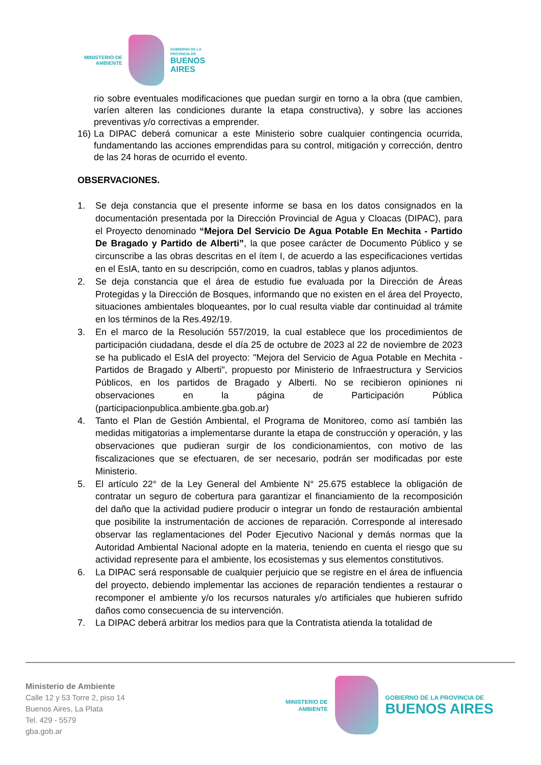MINISTERIO DE
AMBIENTE
GOBIERNO DE LA
PROVINCIA DE
BUENOS
AIRES
rio sobre eventuales modificaciones que puedan surgir en torno a la obra (que cambien, varíen alteren las condiciones durante la etapa constructiva), y sobre las acciones preventivas y/o correctivas a emprender.
16) La DIPAC deberá comunicar a este Ministerio sobre cualquier contingencia ocurrida, fundamentando las acciones emprendidas para su control, mitigación y corrección, dentro de las 24 horas de ocurrido el evento.
OBSERVACIONES.
1. Se deja constancia que el presente informe se basa en los datos consignados en la documentación presentada por la Dirección Provincial de Agua y Cloacas (DIPAC), para el Proyecto denominado “Mejora Del Servicio De Agua Potable En Mechita - Partido De Bragado y Partido de Alberti”, la que posee carácter de Documento Público y se circunscribe a las obras descritas en el ítem I, de acuerdo a las especificaciones vertidas en el EsIA, tanto en su descripción, como en cuadros, tablas y planos adjuntos.
2. Se deja constancia que el área de estudio fue evaluada por la Dirección de Áreas Protegidas y la Dirección de Bosques, informando que no existen en el área del Proyecto, situaciones ambientales bloqueantes, por lo cual resulta viable dar continuidad al trámite en los términos de la Res.492/19.
3. En el marco de la Resolución 557/2019, la cual establece que los procedimientos de participación ciudadana, desde el día 25 de octubre de 2023 al 22 de noviembre de 2023 se ha publicado el EsIA del proyecto: "Mejora del Servicio de Agua Potable en Mechita - Partidos de Bragado y Alberti", propuesto por Ministerio de Infraestructura y Servicios Públicos, en los partidos de Bragado y Alberti. No se recibieron opiniones ni observaciones en la página de Participación Pública (participacionpublica.ambiente.gba.gob.ar)
4. Tanto el Plan de Gestión Ambiental, el Programa de Monitoreo, como así también las medidas mitigatorias a implementarse durante la etapa de construcción y operación, y las observaciones que pudieran surgir de los condicionamientos, con motivo de las fiscalizaciones que se efectuaren, de ser necesario, podrán ser modificadas por este Ministerio.
5. El artículo 22° de la Ley General del Ambiente N° 25.675 establece la obligación de contratar un seguro de cobertura para garantizar el financiamiento de la recomposición del daño que la actividad pudiere producir o integrar un fondo de restauración ambiental que posibilite la instrumentación de acciones de reparación. Corresponde al interesado observar las reglamentaciones del Poder Ejecutivo Nacional y demás normas que la Autoridad Ambiental Nacional adopte en la materia, teniendo en cuenta el riesgo que su actividad represente para el ambiente, los ecosistemas y sus elementos constitutivos.
6. La DIPAC será responsable de cualquier perjuicio que se registre en el área de influencia del proyecto, debiendo implementar las acciones de reparación tendientes a restaurar o recomponer el ambiente y/o los recursos naturales y/o artificiales que hubieren sufrido daños como consecuencia de su intervención.
7. La DIPAC deberá arbitrar los medios para que la Contratista atienda la totalidad de
Ministerio de Ambiente
Calle 12 y 53 Torre 2, piso 14
Buenos Aires, La Plata
Tel. 429 - 5579
gba.gob.ar
MINISTERIO DE
AMBIENTE
GOBIERNO DE LA PROVINCIA DE
BUENOS AIRES